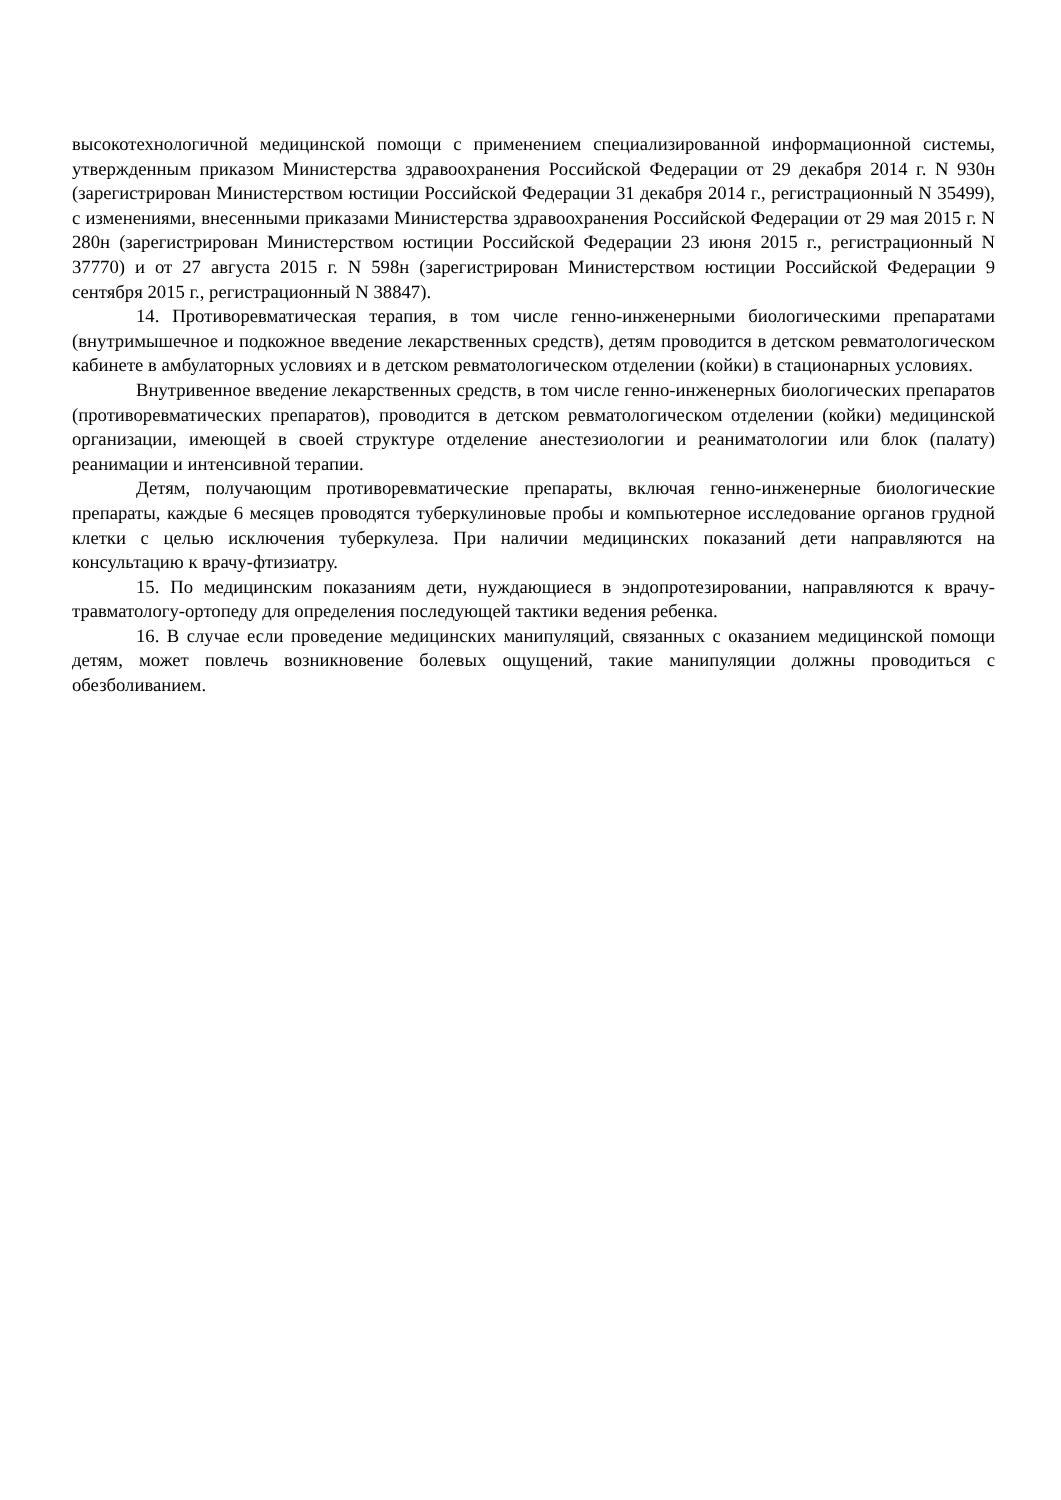высокотехнологичной медицинской помощи с применением специализированной информационной системы, утвержденным приказом Министерства здравоохранения Российской Федерации от 29 декабря 2014 г. N 930н (зарегистрирован Министерством юстиции Российской Федерации 31 декабря 2014 г., регистрационный N 35499), с изменениями, внесенными приказами Министерства здравоохранения Российской Федерации от 29 мая 2015 г. N 280н (зарегистрирован Министерством юстиции Российской Федерации 23 июня 2015 г., регистрационный N 37770) и от 27 августа 2015 г. N 598н (зарегистрирован Министерством юстиции Российской Федерации 9 сентября 2015 г., регистрационный N 38847).
14. Противоревматическая терапия, в том числе генно-инженерными биологическими препаратами (внутримышечное и подкожное введение лекарственных средств), детям проводится в детском ревматологическом кабинете в амбулаторных условиях и в детском ревматологическом отделении (койки) в стационарных условиях.
Внутривенное введение лекарственных средств, в том числе генно-инженерных биологических препаратов (противоревматических препаратов), проводится в детском ревматологическом отделении (койки) медицинской организации, имеющей в своей структуре отделение анестезиологии и реаниматологии или блок (палату) реанимации и интенсивной терапии.
Детям, получающим противоревматические препараты, включая генно-инженерные биологические препараты, каждые 6 месяцев проводятся туберкулиновые пробы и компьютерное исследование органов грудной клетки с целью исключения туберкулеза. При наличии медицинских показаний дети направляются на консультацию к врачу-фтизиатру.
15. По медицинским показаниям дети, нуждающиеся в эндопротезировании, направляются к врачу-травматологу-ортопеду для определения последующей тактики ведения ребенка.
16. В случае если проведение медицинских манипуляций, связанных с оказанием медицинской помощи детям, может повлечь возникновение болевых ощущений, такие манипуляции должны проводиться с обезболиванием.